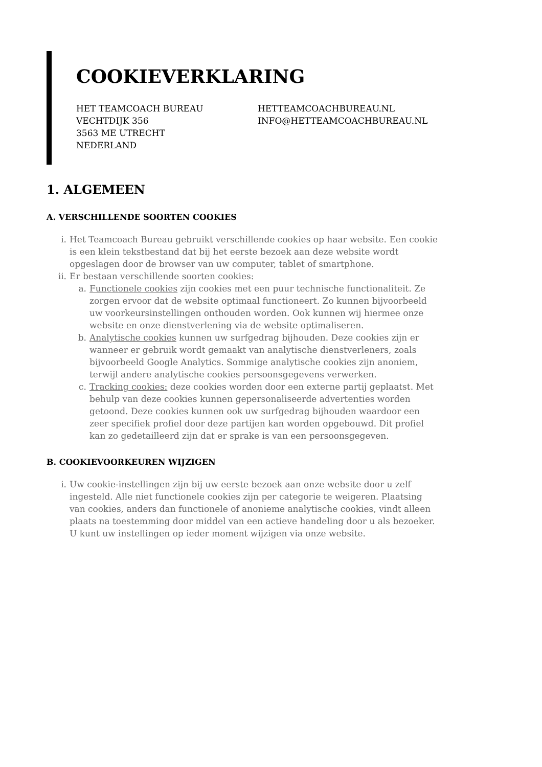COOKIEVERKLARING
HET TEAMCOACH BUREAU
VECHTDIJK 356
3563 ME UTRECHT
NEDERLAND
HETTEAMCOACHBUREAU.NL
INFO@HETTEAMCOACHBUREAU.NL
1. ALGEMEEN
A. VERSCHILLENDE SOORTEN COOKIES
i. Het Teamcoach Bureau gebruikt verschillende cookies op haar website. Een cookie is een klein tekstbestand dat bij het eerste bezoek aan deze website wordt opgeslagen door de browser van uw computer, tablet of smartphone.
ii. Er bestaan verschillende soorten cookies:
a. Functionele cookies zijn cookies met een puur technische functionaliteit. Ze zorgen ervoor dat de website optimaal functioneert. Zo kunnen bijvoorbeeld uw voorkeursinstellingen onthouden worden. Ook kunnen wij hiermee onze website en onze dienstverlening via de website optimaliseren.
b. Analytische cookies kunnen uw surfgedrag bijhouden. Deze cookies zijn er wanneer er gebruik wordt gemaakt van analytische dienstverleners, zoals bijvoorbeeld Google Analytics. Sommige analytische cookies zijn anoniem, terwijl andere analytische cookies persoonsgegevens verwerken.
c. Tracking cookies: deze cookies worden door een externe partij geplaatst. Met behulp van deze cookies kunnen gepersonaliseerde advertenties worden getoond. Deze cookies kunnen ook uw surfgedrag bijhouden waardoor een zeer specifiek profiel door deze partijen kan worden opgebouwd. Dit profiel kan zo gedetailleerd zijn dat er sprake is van een persoonsgegeven.
B. COOKIEVOORKEUREN WIJZIGEN
i. Uw cookie-instellingen zijn bij uw eerste bezoek aan onze website door u zelf ingesteld. Alle niet functionele cookies zijn per categorie te weigeren. Plaatsing van cookies, anders dan functionele of anonieme analytische cookies, vindt alleen plaats na toestemming door middel van een actieve handeling door u als bezoeker. U kunt uw instellingen op ieder moment wijzigen via onze website.